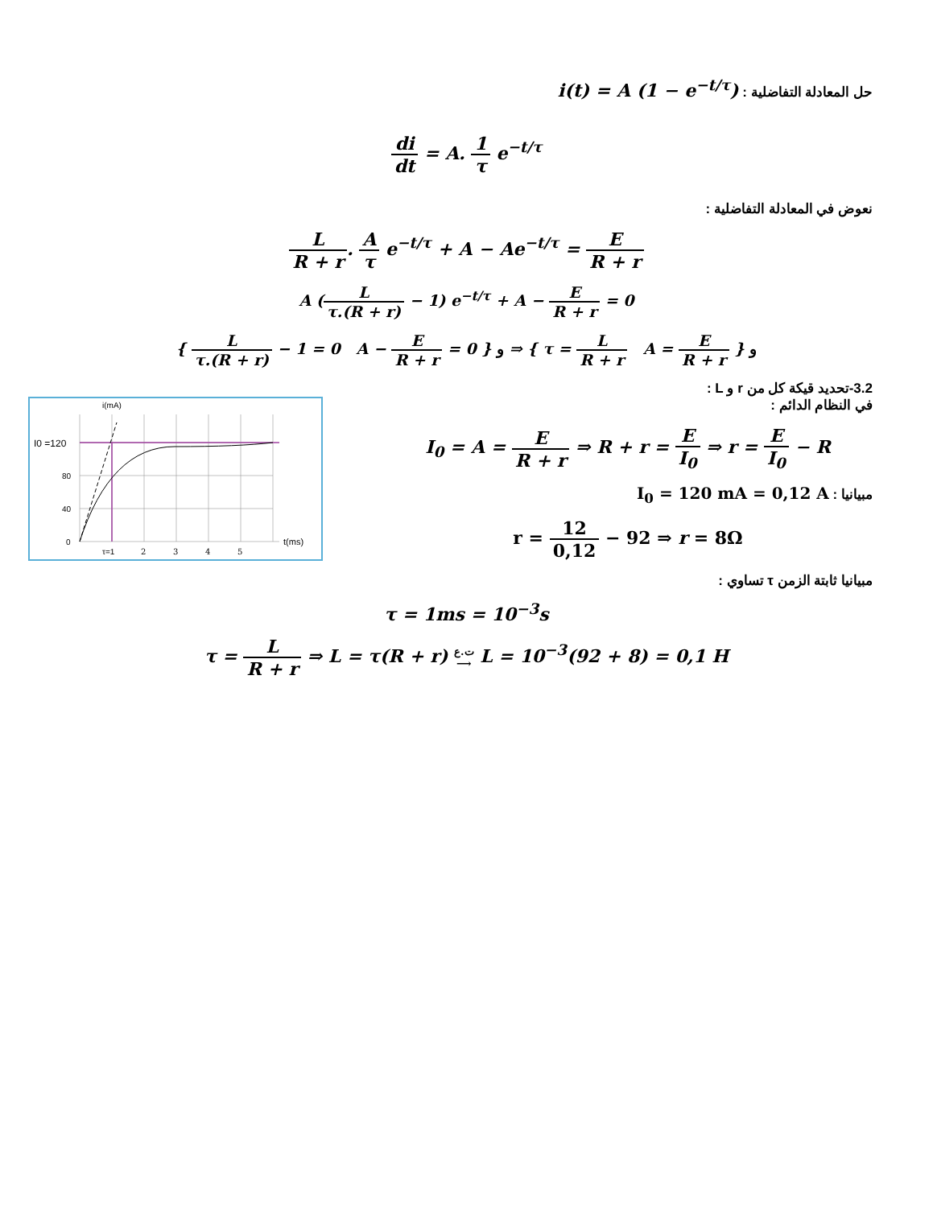حل المعادلة التفاضلية : i(t) = A (1 − e<sup>−t/τ</sup>)
di dt = A. 1 τ e<sup>−t/τ</sup>
نعوض في المعادلة التفاضلية :
L R + r. A τ e<sup>−t/τ</sup> + A − Ae<sup>−t/τ</sup> = E R + r
A (L τ.(R + r) − 1) e<sup>−t/τ</sup> + A − E R + r = 0
{ L τ.(R + r) − 1 = 0 A − E R + r = 0 } و ⇒ { τ = L R + r A = E R + r } و
3.2-تحديد قيكة كل من r و L :
i(mA)
I0 =120
80
40
0
τ=1
2
3
4
5
t(ms)
في النظام الدائم :
I<sub>0</sub> = A = E R + r ⇒ R + r = E I<sub>0</sub> ⇒ r = E I<sub>0</sub> − R
مبيانيا : I<sub>0</sub> = 120 mA = 0,12 A
r = 12 0,12 − 92 ⇒ r = 8Ω
مبيانيا ثابتة الزمن τ تساوي :
τ = 1ms = 10<sup>−3</sup>s
τ = L R + r ⇒ L = τ(R + r) ت.ع
⟶ L = 10<sup>−3</sup>(92 + 8) = 0,1 H